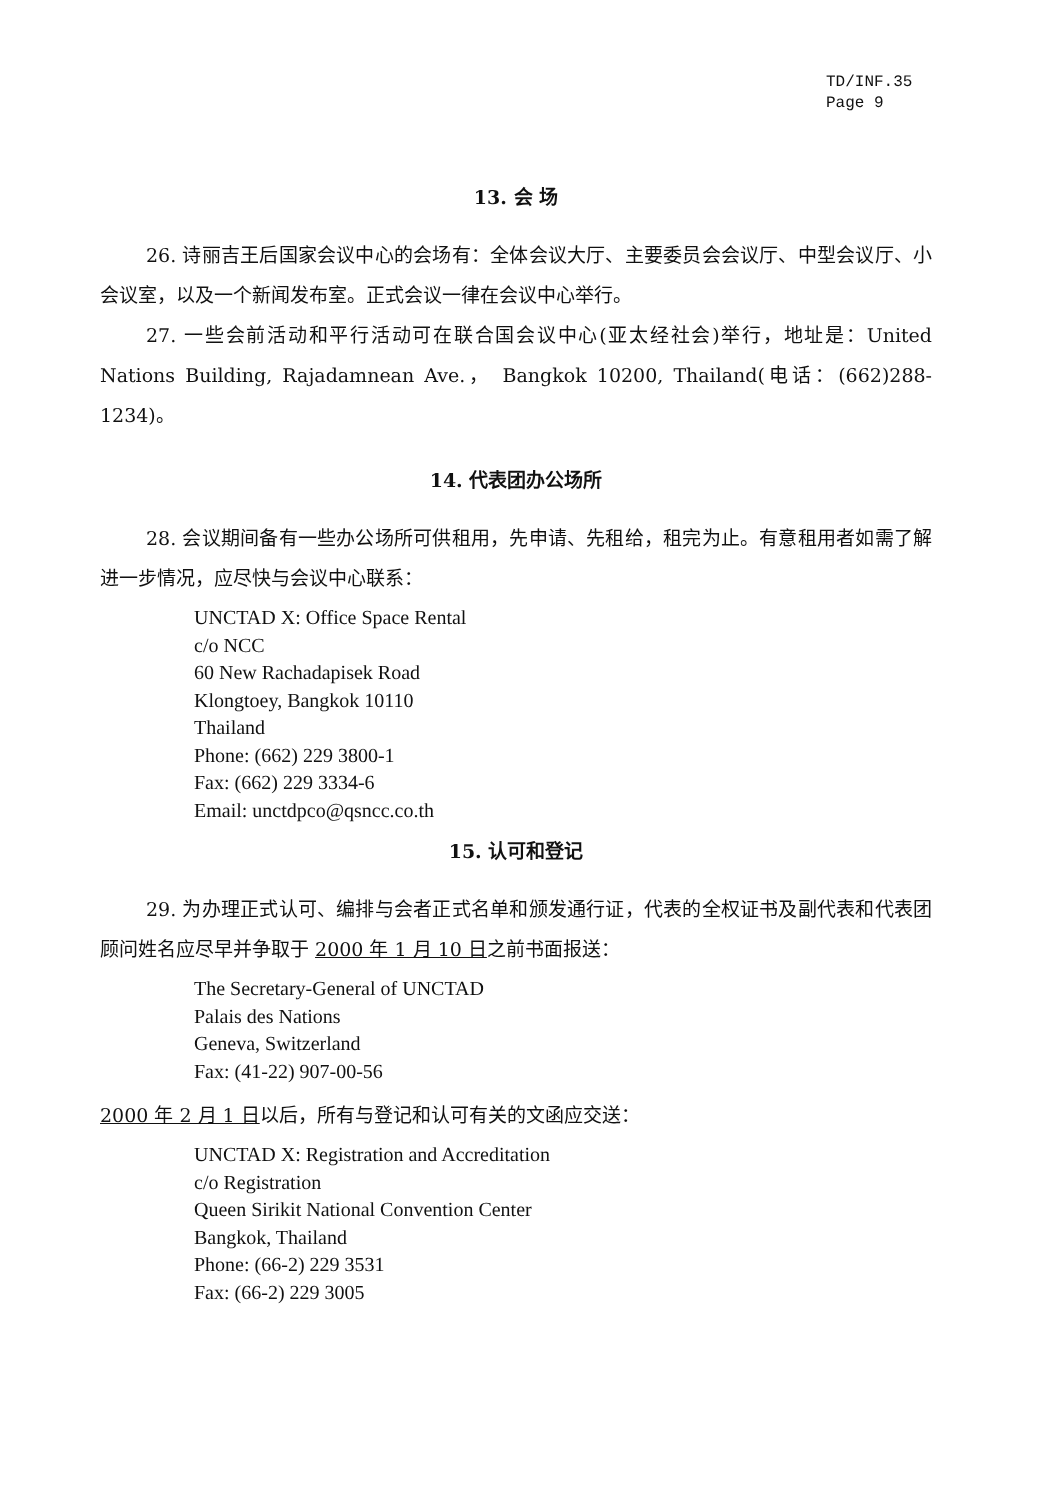TD/INF.35
Page 9
13. 会 场
26. 诗丽吉王后国家会议中心的会场有：全体会议大厅、主要委员会会议厅、中型会议厅、小会议室，以及一个新闻发布室。正式会议一律在会议中心举行。
27. 一些会前活动和平行活动可在联合国会议中心(亚太经社会)举行，地址是：United Nations Building, Rajadamnean Ave.， Bangkok 10200, Thailand(电话：(662)288-1234)。
14. 代表团办公场所
28. 会议期间备有一些办公场所可供租用，先申请、先租给，租完为止。有意租用者如需了解进一步情况，应尽快与会议中心联系：
UNCTAD X: Office Space Rental
c/o NCC
60 New Rachadapisek Road
Klongtoey, Bangkok 10110
Thailand
Phone: (662) 229 3800-1
Fax: (662) 229 3334-6
Email: unctdpco@qsncc.co.th
15. 认可和登记
29. 为办理正式认可、编排与会者正式名单和颁发通行证，代表的全权证书及副代表和代表团顾问姓名应尽早并争取于 2000 年 1 月 10 日之前书面报送：
The Secretary-General of UNCTAD
Palais des Nations
Geneva, Switzerland
Fax: (41-22) 907-00-56
2000 年 2 月 1 日以后，所有与登记和认可有关的文函应交送：
UNCTAD X: Registration and Accreditation
c/o Registration
Queen Sirikit National Convention Center
Bangkok, Thailand
Phone: (66-2) 229 3531
Fax: (66-2) 229 3005